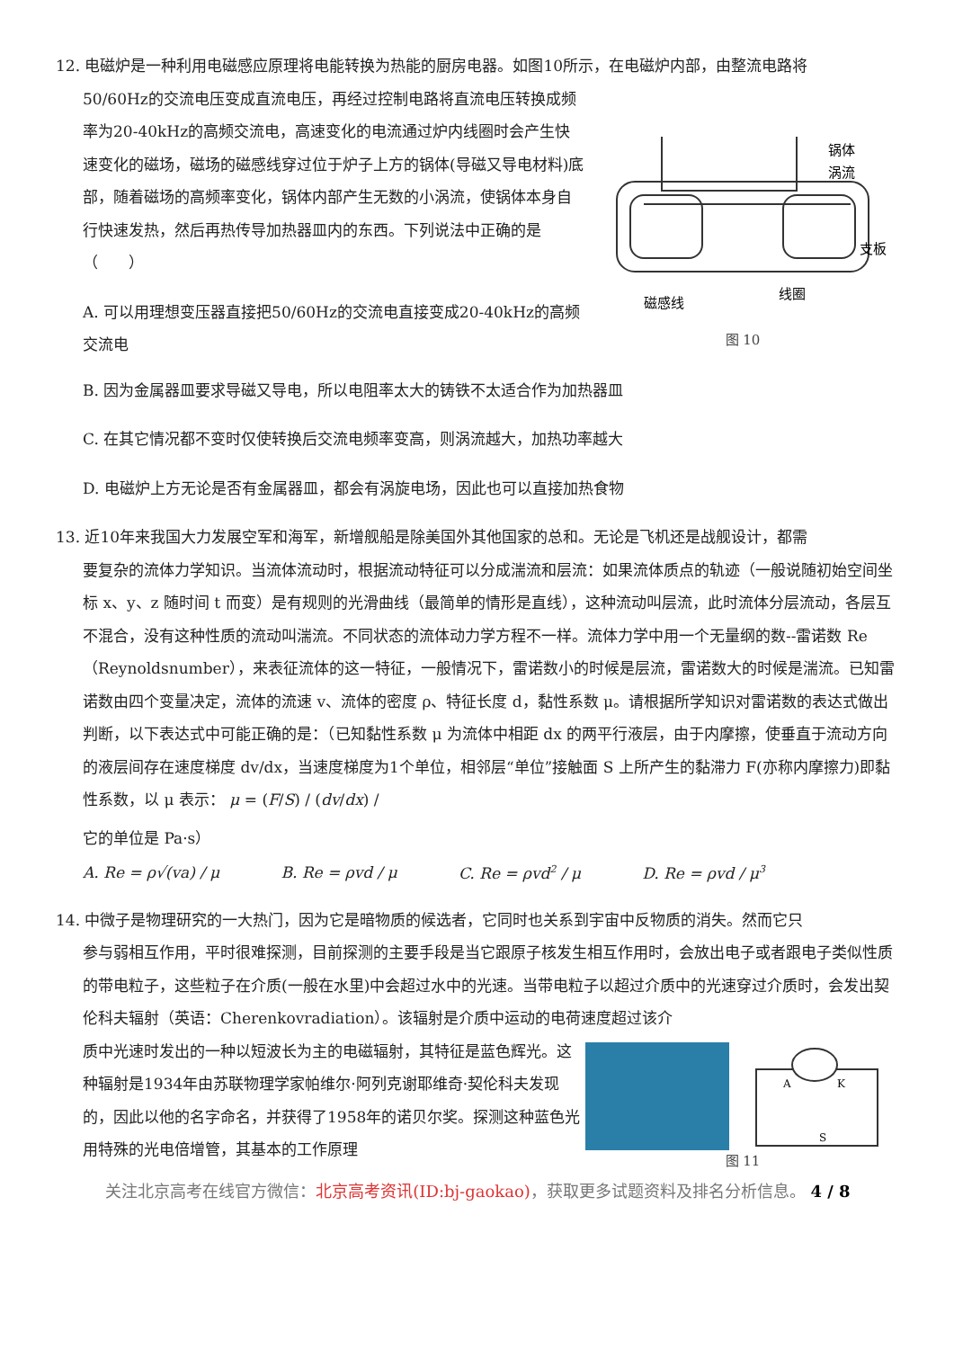12. 电磁炉是一种利用电磁感应原理将电能转换为热能的厨房电器。如图10所示，在电磁炉内部，由整流电路将
50/60Hz的交流电压变成直流电压，再经过控制电路将直流电压转换成频率为20-40kHz的高频交流电，高速变化的电流通过炉内线圈时会产生快速变化的磁场，磁场的磁感线穿过位于炉子上方的锅体(导磁又导电材料)底部，随着磁场的高频率变化，锅体内部产生无数的小涡流，使锅体本身自行快速发热，然后再热传导加热器皿内的东西。下列说法中正确的是（　　）
A. 可以用理想变压器直接把50/60Hz的交流电直接变成20-40kHz的高频交流电
锅体
涡流
支板
线圈
磁感线
图 10
B. 因为金属器皿要求导磁又导电，所以电阻率太大的铸铁不太适合作为加热器皿
C. 在其它情况都不变时仅使转换后交流电频率变高，则涡流越大，加热功率越大
D. 电磁炉上方无论是否有金属器皿，都会有涡旋电场，因此也可以直接加热食物
13. 近10年来我国大力发展空军和海军，新增舰船是除美国外其他国家的总和。无论是飞机还是战舰设计，都需
要复杂的流体力学知识。当流体流动时，根据流动特征可以分成湍流和层流：如果流体质点的轨迹（一般说随初始空间坐标 x、y、z 随时间 t 而变）是有规则的光滑曲线（最简单的情形是直线），这种流动叫层流，此时流体分层流动，各层互不混合，没有这种性质的流动叫湍流。不同状态的流体动力学方程不一样。流体力学中用一个无量纲的数--雷诺数 Re（Reynoldsnumber），来表征流体的这一特征，一般情况下，雷诺数小的时候是层流，雷诺数大的时候是湍流。已知雷诺数由四个变量决定，流体的流速 v、流体的密度 ρ、特征长度 d，黏性系数 μ。请根据所学知识对雷诺数的表达式做出判断，以下表达式中可能正确的是：（已知黏性系数 μ 为流体中相距 dx 的两平行液层，由于内摩擦，使垂直于流动方向的液层间存在速度梯度 dv/dx，当速度梯度为1个单位，相邻层“单位”接触面 S 上所产生的黏滞力 F(亦称内摩擦力)即黏性系数，以 μ 表示： μ = (F/S) / (dv/dx) /
它的单位是 Pa·s）
A. Re = ρ√(va) / μ B. Re = ρvd / μ C. Re = ρvd<sup>2</sup> / μ D. Re = ρvd / μ<sup>3</sup>
14. 中微子是物理研究的一大热门，因为它是暗物质的候选者，它同时也关系到宇宙中反物质的消失。然而它只
参与弱相互作用，平时很难探测，目前探测的主要手段是当它跟原子核发生相互作用时，会放出电子或者跟电子类似性质的带电粒子，这些粒子在介质(一般在水里)中会超过水中的光速。当带电粒子以超过介质中的光速穿过介质时，会发出契伦科夫辐射（英语：Cherenkovradiation）。该辐射是介质中运动的电荷速度超过该介
质中光速时发出的一种以短波长为主的电磁辐射，其特征是蓝色辉光。这种辐射是1934年由苏联物理学家帕维尔·阿列克谢耶维奇·契伦科夫发现的，因此以他的名字命名，并获得了1958年的诺贝尔奖。探测这种蓝色光用特殊的光电倍增管，其基本的工作原理
A
K
S
图 11
关注北京高考在线官方微信：北京高考资讯(ID:bj-gaokao)，获取更多试题资料及排名分析信息。 4 / 8